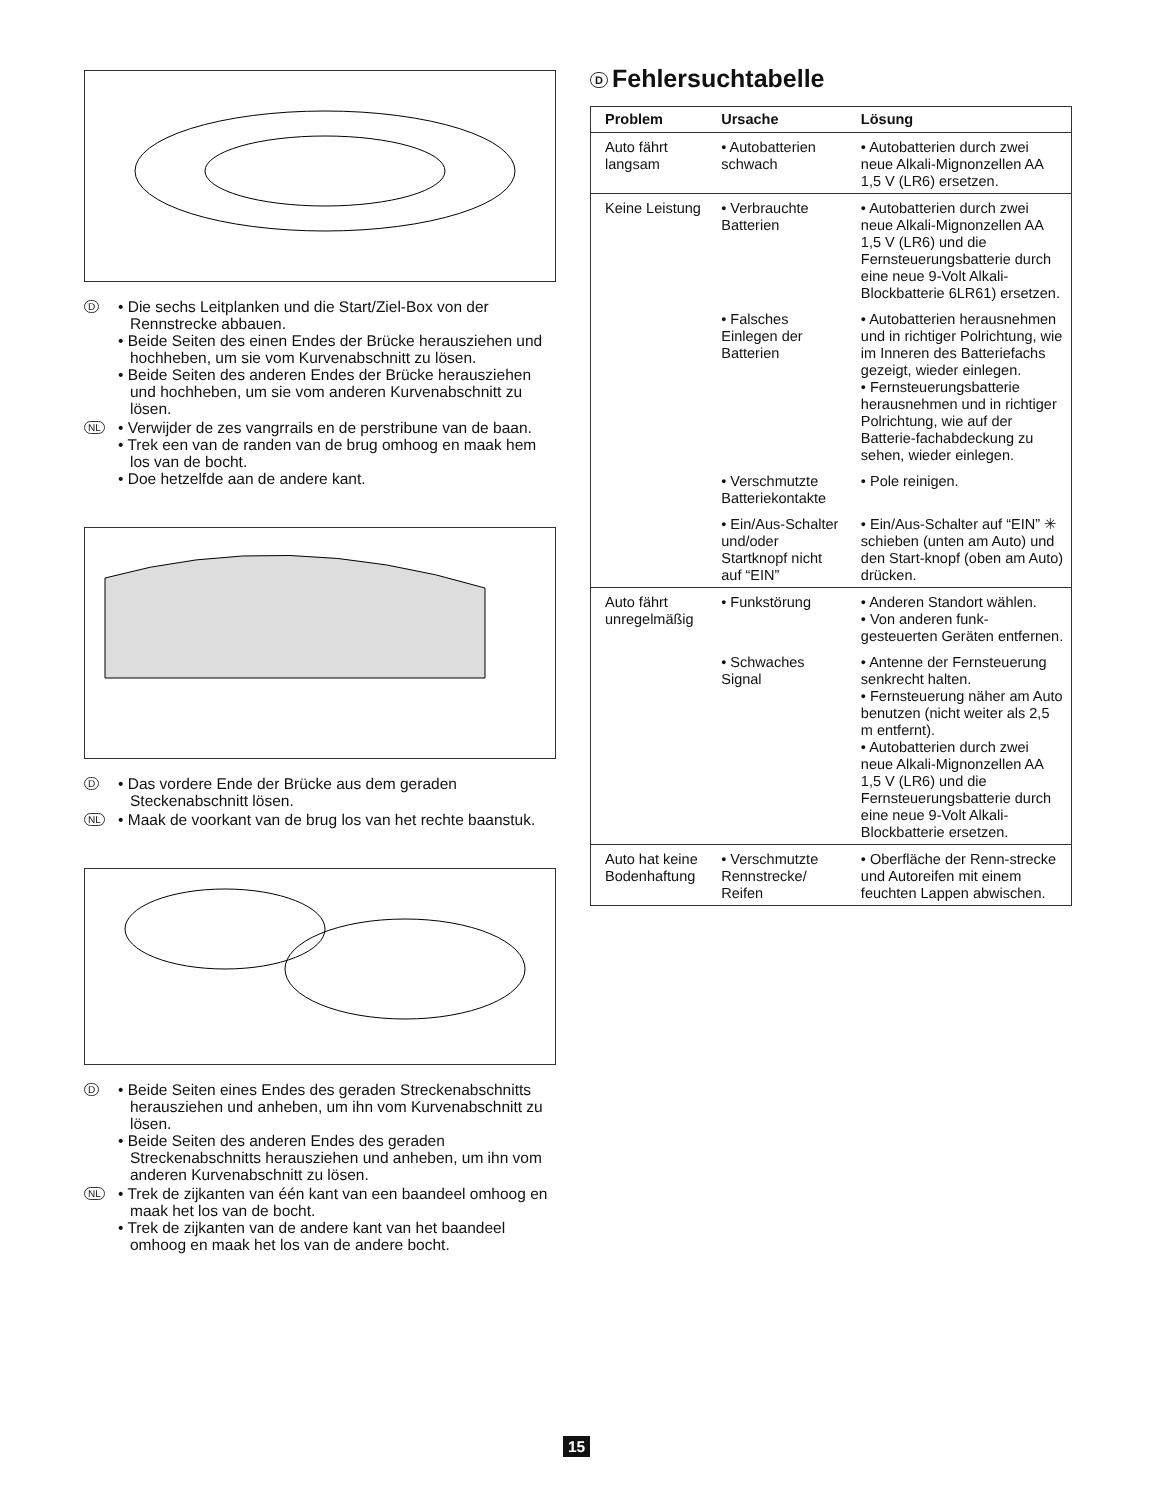D
• Die sechs Leitplanken und die Start/Ziel-Box von der Rennstrecke abbauen.
• Beide Seiten des einen Endes der Brücke herausziehen und hochheben, um sie vom Kurvenabschnitt zu lösen.
• Beide Seiten des anderen Endes der Brücke herausziehen und hochheben, um sie vom anderen Kurvenabschnitt zu lösen.
NL
• Verwijder de zes vangrrails en de perstribune van de baan.
• Trek een van de randen van de brug omhoog en maak hem los van de bocht.
• Doe hetzelfde aan de andere kant.
D
• Das vordere Ende der Brücke aus dem geraden Steckenabschnitt lösen.
NL
• Maak de voorkant van de brug los van het rechte baanstuk.
D
• Beide Seiten eines Endes des geraden Streckenabschnitts herausziehen und anheben, um ihn vom Kurvenabschnitt zu lösen.
• Beide Seiten des anderen Endes des geraden Streckenabschnitts herausziehen und anheben, um ihn vom anderen Kurvenabschnitt zu lösen.
NL
• Trek de zijkanten van één kant van een baandeel omhoog en maak het los van de bocht.
• Trek de zijkanten van de andere kant van het baandeel omhoog en maak het los van de andere bocht.
D Fehlersuchtabelle
| Problem | Ursache | Lösung |
| --- | --- | --- |
| Auto fährt langsam | • Autobatterien schwach | • Autobatterien durch zwei neue Alkali-Mignonzellen AA 1,5 V (LR6) ersetzen. |
| Keine Leistung | • Verbrauchte Batterien | • Autobatterien durch zwei neue Alkali-Mignonzellen AA 1,5 V (LR6) und die Fernsteuerungsbatterie durch eine neue 9-Volt Alkali-Blockbatterie 6LR61) ersetzen. |
| | • Falsches Einlegen der Batterien | • Autobatterien herausnehmen und in richtiger Polrichtung, wie im Inneren des Batteriefachs gezeigt, wieder einlegen. • Fernsteuerungsbatterie herausnehmen und in richtiger Polrichtung, wie auf der Batterie-fachabdeckung zu sehen, wieder einlegen. |
| | • Verschmutzte Batteriekontakte | • Pole reinigen. |
| | • Ein/Aus-Schalter und/oder Startknopf nicht auf “EIN” | • Ein/Aus-Schalter auf “EIN” ✳ schieben (unten am Auto) und den Start-knopf (oben am Auto) drücken. |
| Auto fährt unregelmäßig | • Funkstörung | • Anderen Standort wählen. • Von anderen funk-gesteuerten Geräten entfernen. |
| | • Schwaches Signal | • Antenne der Fernsteuerung senkrecht halten. • Fernsteuerung näher am Auto benutzen (nicht weiter als 2,5 m entfernt). • Autobatterien durch zwei neue Alkali-Mignonzellen AA 1,5 V (LR6) und die Fernsteuerungsbatterie durch eine neue 9-Volt Alkali-Blockbatterie ersetzen. |
| Auto hat keine Bodenhaftung | • Verschmutzte Rennstrecke/ Reifen | • Oberfläche der Renn-strecke und Autoreifen mit einem feuchten Lappen abwischen. |
15